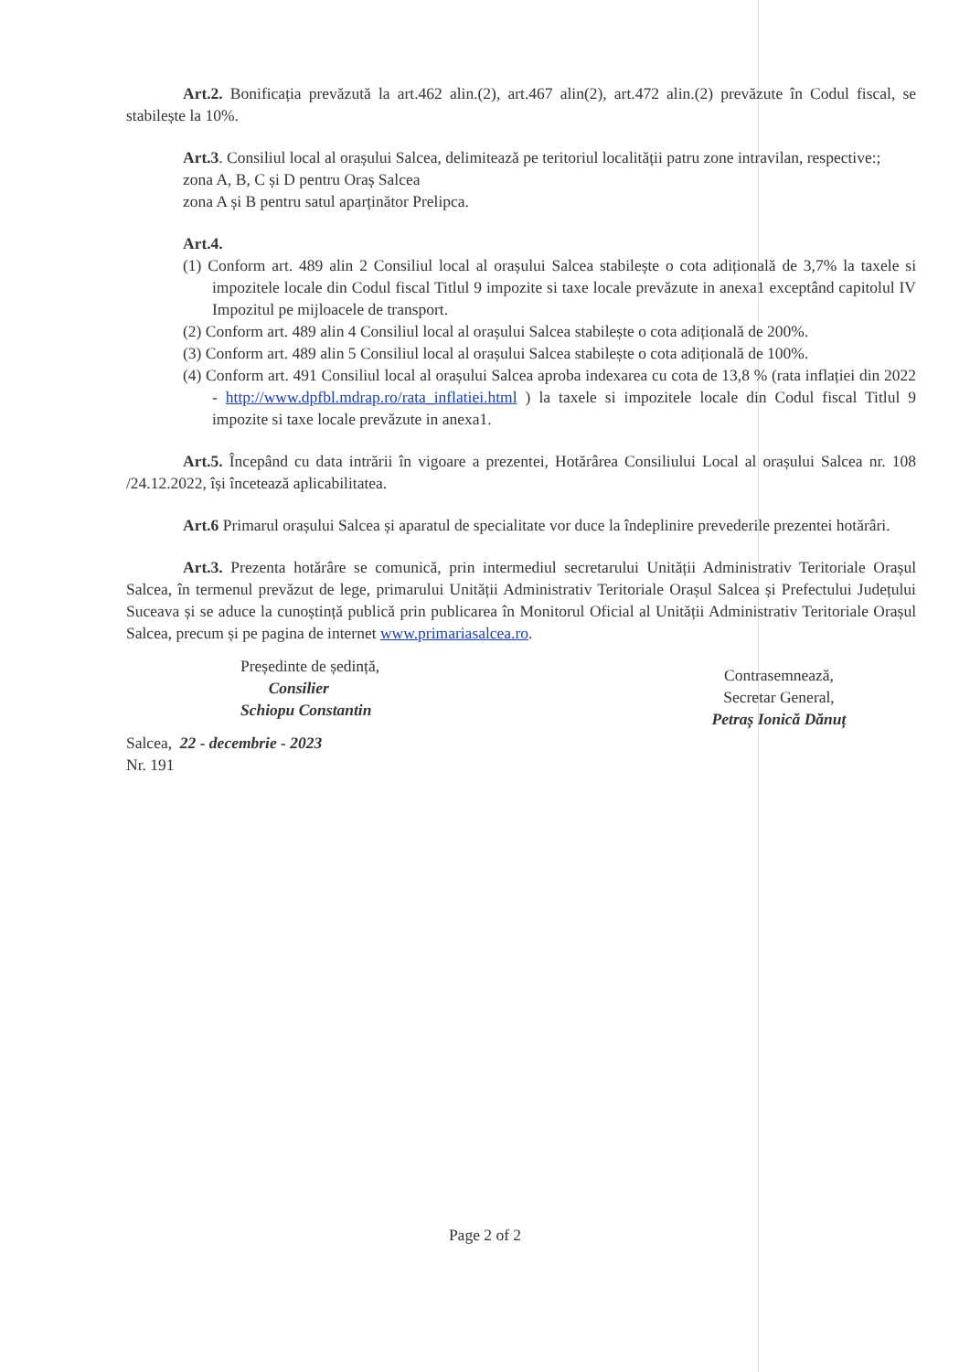Art.2. Bonificația prevăzută la art.462 alin.(2), art.467 alin(2), art.472 alin.(2) prevăzute în Codul fiscal, se stabilește la 10%.
Art.3. Consiliul local al orașului Salcea, delimitează pe teritoriul localității patru zone intravilan, respective:;
zona A, B, C și D pentru Oraș Salcea
zona A și B pentru satul aparținător Prelipca.
Art.4.
(1) Conform art. 489 alin 2 Consiliul local al orașului Salcea stabilește o cota adițională de 3,7% la taxele si impozitele locale din Codul fiscal Titlul 9 impozite si taxe locale prevăzute in anexa1 exceptând capitolul IV Impozitul pe mijloacele de transport.
(2) Conform art. 489 alin 4 Consiliul local al orașului Salcea stabilește o cota adițională de 200%.
(3) Conform art. 489 alin 5 Consiliul local al orașului Salcea stabilește o cota adițională de 100%.
(4) Conform art. 491 Consiliul local al orașului Salcea aproba indexarea cu cota de 13,8 % (rata inflației din 2022 - http://www.dpfbl.mdrap.ro/rata_inflatiei.html ) la taxele si impozitele locale din Codul fiscal Titlul 9 impozite si taxe locale prevăzute in anexa1.
Art.5. Începând cu data intrării în vigoare a prezentei, Hotărârea Consiliului Local al orașului Salcea nr. 108 /24.12.2022, își încetează aplicabilitatea.
Art.6 Primarul orașului Salcea și aparatul de specialitate vor duce la îndeplinire prevederile prezentei hotărâri.
Art.3. Prezenta hotărâre se comunică, prin intermediul secretarului Unității Administrativ Teritoriale Orașul Salcea, în termenul prevăzut de lege, primarului Unității Administrativ Teritoriale Orașul Salcea și Prefectului Județului Suceava și se aduce la cunoștință publică prin publicarea în Monitorul Oficial al Unității Administrativ Teritoriale Orașul Salcea, precum și pe pagina de internet www.primariasalcea.ro.
Președinte de ședință,
Consilier
Schiopu Constantin
Salcea, 22 - decembrie - 2023
Nr. 191
Contrasemnează,
Secretar General,
Petraș Ionică Dănuț
Page 2 of 2